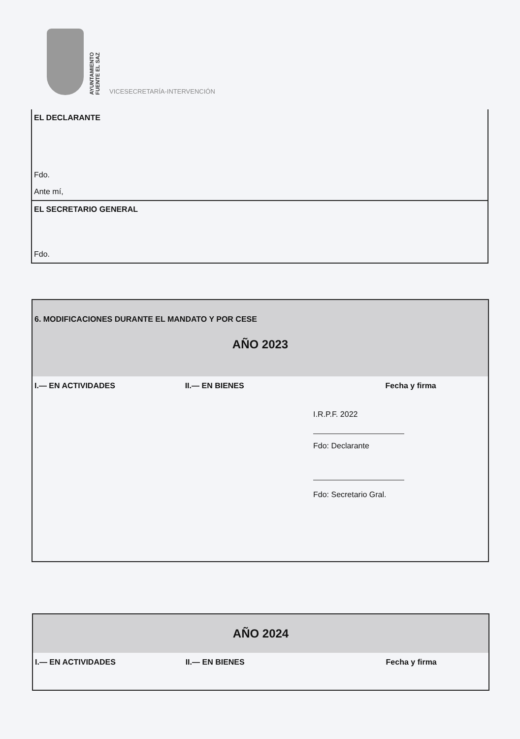AYUNTAMIENTO
FUENTE EL SAZ
VICESECRETARÍA-INTERVENCIÓN
EL DECLARANTE
Fdo.
Ante mí,
EL SECRETARIO GENERAL
Fdo.
6. MODIFICACIONES DURANTE EL MANDATO Y POR CESE
AÑO 2023
I.— EN ACTIVIDADES II.— EN BIENES Fecha y firma
I.R.P.F. 2022
Fdo: Declarante
Fdo: Secretario Gral.
AÑO 2024
I.— EN ACTIVIDADES II.— EN BIENES Fecha y firma